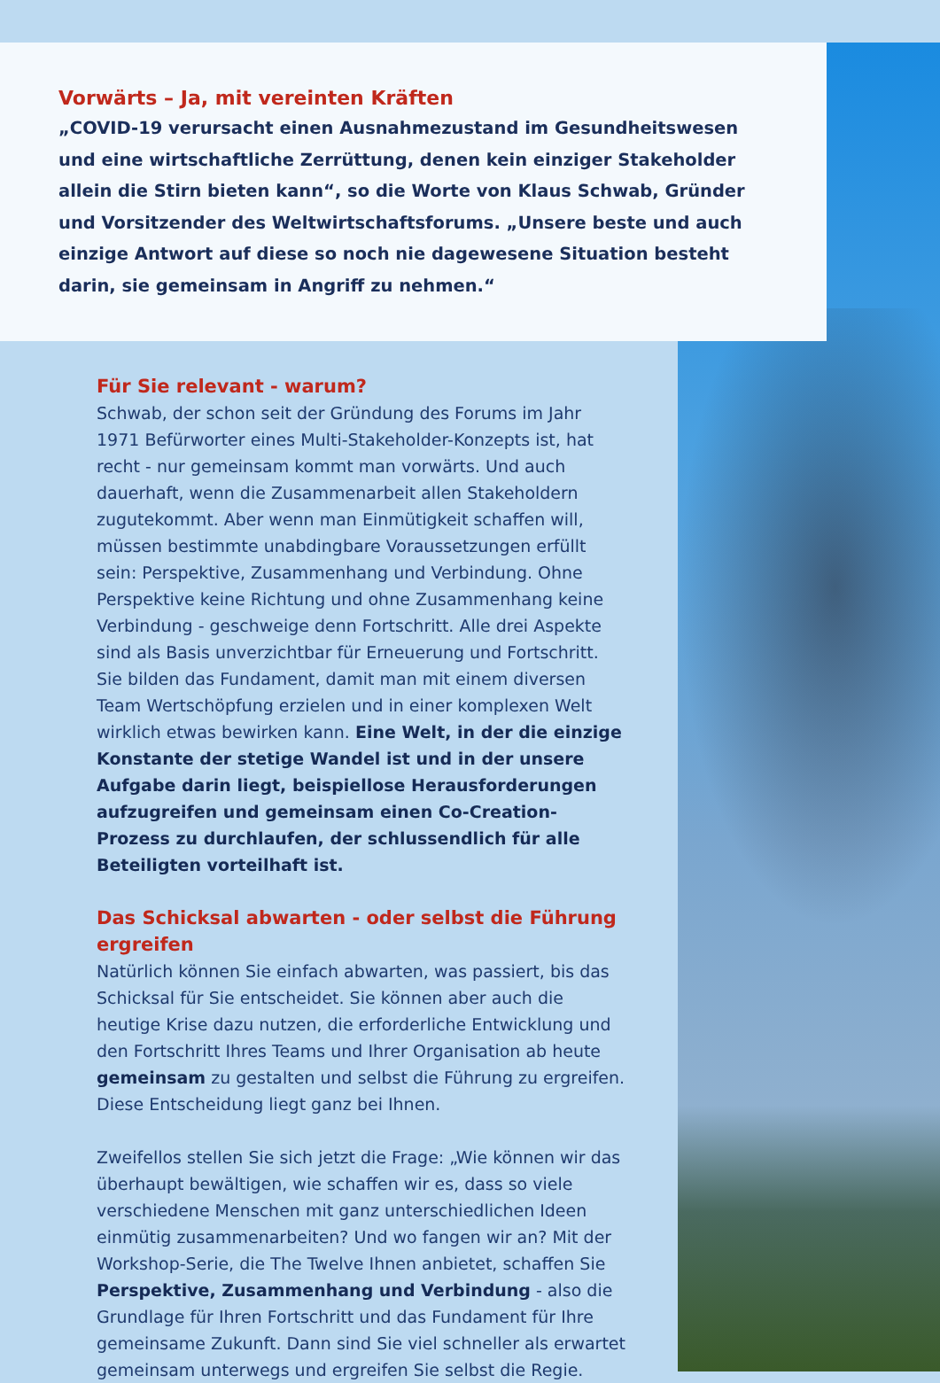Vorwärts – Ja, mit vereinten Kräften
„COVID-19 verursacht einen Ausnahmezustand im Gesundheitswesen und eine wirtschaftliche Zerrüttung, denen kein einziger Stakeholder allein die Stirn bieten kann“, so die Worte von Klaus Schwab, Gründer und Vorsitzender des Weltwirtschaftsforums. „Unsere beste und auch einzige Antwort auf diese so noch nie dagewesene Situation besteht darin, sie gemeinsam in Angriff zu nehmen.“
Für Sie relevant - warum?
Schwab, der schon seit der Gründung des Forums im Jahr 1971 Befürworter eines Multi-Stakeholder-Konzepts ist, hat recht - nur gemeinsam kommt man vorwärts. Und auch dauerhaft, wenn die Zusammenarbeit allen Stakeholdern zugutekommt. Aber wenn man Einmütigkeit schaffen will, müssen bestimmte unabdingbare Voraussetzungen erfüllt sein: Perspektive, Zusammenhang und Verbindung. Ohne Perspektive keine Richtung und ohne Zusammenhang keine Verbindung - geschweige denn Fortschritt. Alle drei Aspekte sind als Basis unverzichtbar für Erneuerung und Fortschritt. Sie bilden das Fundament, damit man mit einem diversen Team Wertschöpfung erzielen und in einer komplexen Welt wirklich etwas bewirken kann. Eine Welt, in der die einzige Konstante der stetige Wandel ist und in der unsere Aufgabe darin liegt, beispiellose Herausforderungen aufzugreifen und gemeinsam einen Co-Creation-Prozess zu durchlaufen, der schlussendlich für alle Beteiligten vorteilhaft ist.
Das Schicksal abwarten - oder selbst die Führung ergreifen
Natürlich können Sie einfach abwarten, was passiert, bis das Schicksal für Sie entscheidet. Sie können aber auch die heutige Krise dazu nutzen, die erforderliche Entwicklung und den Fortschritt Ihres Teams und Ihrer Organisation ab heute gemeinsam zu gestalten und selbst die Führung zu ergreifen. Diese Entscheidung liegt ganz bei Ihnen.
Zweifellos stellen Sie sich jetzt die Frage: „Wie können wir das überhaupt bewältigen, wie schaffen wir es, dass so viele verschiedene Menschen mit ganz unterschiedlichen Ideen einmütig zusammenarbeiten? Und wo fangen wir an? Mit der Workshop-Serie, die The Twelve Ihnen anbietet, schaffen Sie Perspektive, Zusammenhang und Verbindung - also die Grundlage für Ihren Fortschritt und das Fundament für Ihre gemeinsame Zukunft. Dann sind Sie viel schneller als erwartet gemeinsam unterwegs und ergreifen Sie selbst die Regie.